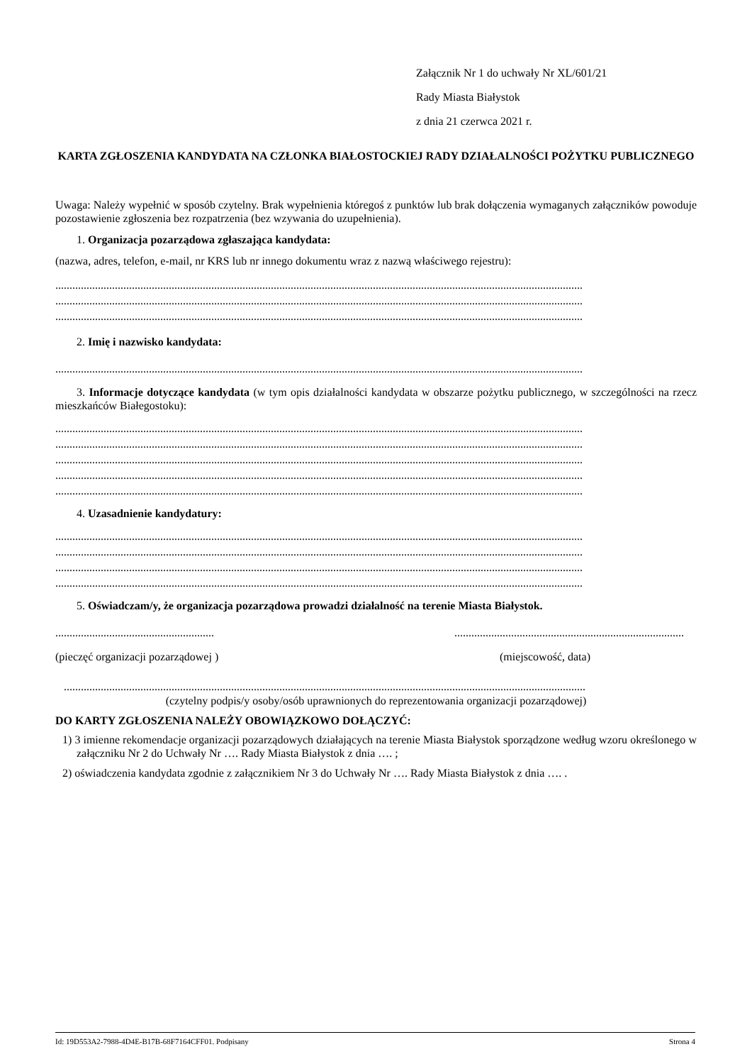Załącznik Nr 1 do uchwały Nr XL/601/21
Rady Miasta Białystok
z dnia 21 czerwca 2021 r.
KARTA ZGŁOSZENIA KANDYDATA NA CZŁONKA BIAŁOSTOCKIEJ RADY DZIAŁALNOŚCI POŻYTKU PUBLICZNEGO
Uwaga: Należy wypełnić w sposób czytelny. Brak wypełnienia któregoś z punktów lub brak dołączenia wymaganych załączników powoduje pozostawienie zgłoszenia bez rozpatrzenia (bez wzywania do uzupełnienia).
1. Organizacja pozarządowa zgłaszająca kandydata:
(nazwa, adres, telefon, e-mail, nr KRS lub nr innego dokumentu wraz z nazwą właściwego rejestru):
..........................................................................................................................................................................................
..........................................................................................................................................................................................
..........................................................................................................................................................................................
2. Imię i nazwisko kandydata:
..........................................................................................................................................................................................
3. Informacje dotyczące kandydata (w tym opis działalności kandydata w obszarze pożytku publicznego, w szczególności na rzecz mieszkańców Białegostoku):
..........................................................................................................................................................................................
..........................................................................................................................................................................................
..........................................................................................................................................................................................
..........................................................................................................................................................................................
..........................................................................................................................................................................................
4. Uzasadnienie kandydatury:
..........................................................................................................................................................................................
..........................................................................................................................................................................................
..........................................................................................................................................................................................
..........................................................................................................................................................................................
5. Oświadczam/y, że organizacja pozarządowa prowadzi działalność na terenie Miasta Białystok.
.........................................................................................................................................
(pieczęć organizacji pozarządowej ) (miejscowość, data)
........................................................................................................................................................................................
(czytelny podpis/y osoby/osób uprawnionych do reprezentowania organizacji pozarządowej)
DO KARTY ZGŁOSZENIA NALEŻY OBOWIĄZKOWO DOŁĄCZYĆ:
1) 3 imienne rekomendacje organizacji pozarządowych działających na terenie Miasta Białystok sporządzone według wzoru określonego w załączniku Nr 2 do Uchwały Nr …. Rady Miasta Białystok z dnia …. ;
2) oświadczenia kandydata zgodnie z załącznikiem Nr 3 do Uchwały Nr …. Rady Miasta Białystok z dnia …. .
Id: 19D553A2-7988-4D4E-B17B-68F7164CFF01. Podpisany Strona 4